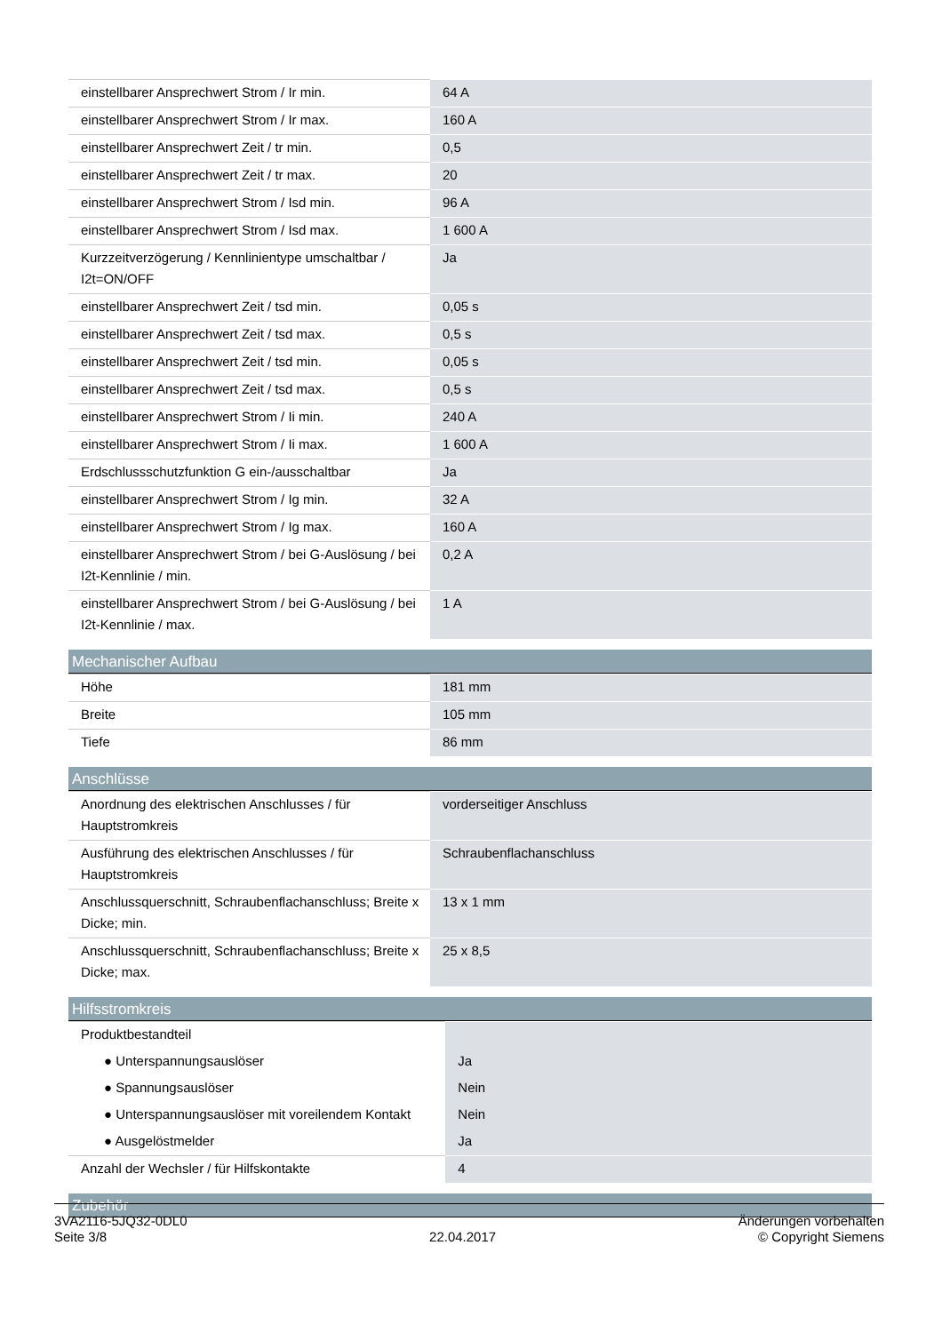| einstellbarer Ansprechwert Strom / Ir min. | 64 A |
| einstellbarer Ansprechwert Strom / Ir max. | 160 A |
| einstellbarer Ansprechwert Zeit / tr min. | 0,5 |
| einstellbarer Ansprechwert Zeit / tr max. | 20 |
| einstellbarer Ansprechwert Strom / Isd min. | 96 A |
| einstellbarer Ansprechwert Strom / Isd max. | 1 600 A |
| Kurzzeitverzögerung / Kennlinientype umschaltbar / I2t=ON/OFF | Ja |
| einstellbarer Ansprechwert Zeit / tsd min. | 0,05 s |
| einstellbarer Ansprechwert Zeit / tsd max. | 0,5 s |
| einstellbarer Ansprechwert Zeit / tsd min. | 0,05 s |
| einstellbarer Ansprechwert Zeit / tsd max. | 0,5 s |
| einstellbarer Ansprechwert Strom / Ii min. | 240 A |
| einstellbarer Ansprechwert Strom / Ii max. | 1 600 A |
| Erdschlussschutzfunktion G ein-/ausschaltbar | Ja |
| einstellbarer Ansprechwert Strom / Ig min. | 32 A |
| einstellbarer Ansprechwert Strom / Ig max. | 160 A |
| einstellbarer Ansprechwert Strom / bei G-Auslösung / bei I2t-Kennlinie / min. | 0,2 A |
| einstellbarer Ansprechwert Strom / bei G-Auslösung / bei I2t-Kennlinie / max. | 1 A |
Mechanischer Aufbau
| Höhe | 181 mm |
| Breite | 105 mm |
| Tiefe | 86 mm |
Anschlüsse
| Anordnung des elektrischen Anschlusses / für Hauptstromkreis | vorderseitiger Anschluss |
| Ausführung des elektrischen Anschlusses / für Hauptstromkreis | Schraubenflachanschluss |
| Anschlussquerschnitt, Schraubenflachanschluss; Breite x Dicke; min. | 13 x 1 mm |
| Anschlussquerschnitt, Schraubenflachanschluss; Breite x Dicke; max. | 25 x 8,5 |
Hilfsstromkreis
| Produktbestandteil | |
| ● Unterspannungsauslöser | Ja |
| ● Spannungsauslöser | Nein |
| ● Unterspannungsauslöser mit voreilendem Kontakt | Nein |
| ● Ausgelöstmelder | Ja |
| Anzahl der Wechsler / für Hilfskontakte | 4 |
Zubehör
3VA2116-5JQ32-0DL0
Seite 3/8
22.04.2017
Änderungen vorbehalten
© Copyright Siemens